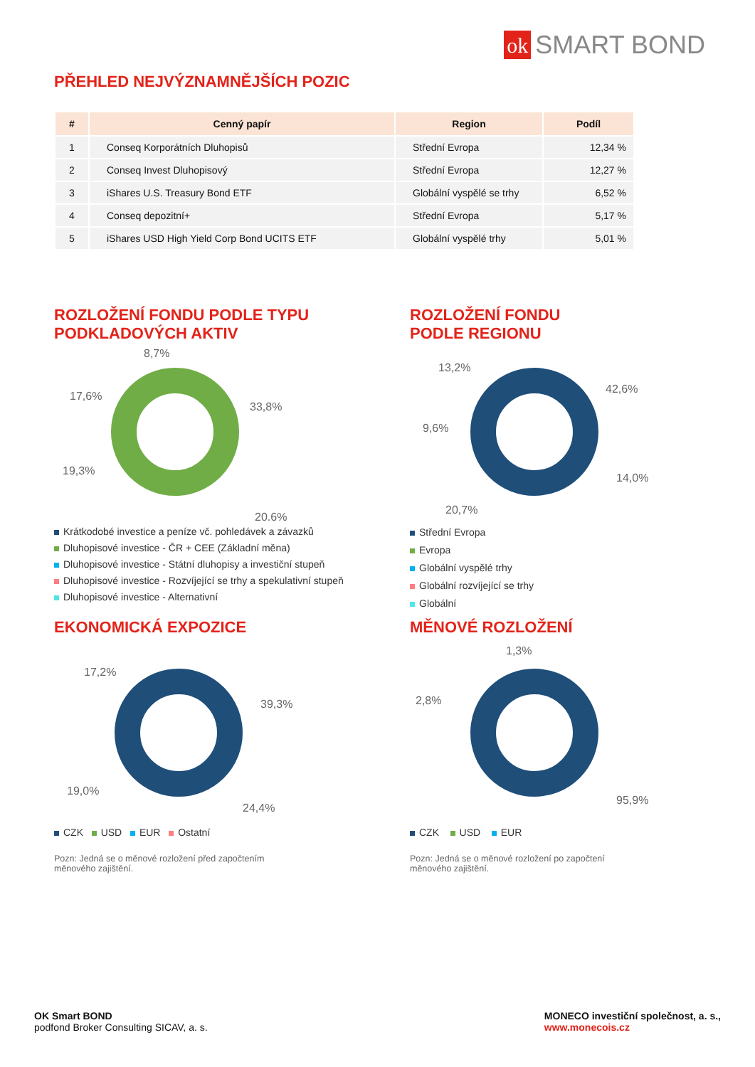ok SMART BOND
PŘEHLED NEJVÝZNAMNĚJŠÍCH POZIC
| # | Cenný papír | Region | Podíl |
| --- | --- | --- | --- |
| 1 | Conseq Korporátních Dluhopisů | Střední Evropa | 12,34 % |
| 2 | Conseq Invest Dluhopisový | Střední Evropa | 12,27 % |
| 3 | iShares U.S. Treasury Bond ETF | Globální vyspělé se trhy | 6,52 % |
| 4 | Conseq depozitní+ | Střední Evropa | 5,17 % |
| 5 | iShares USD High Yield Corp Bond UCITS ETF | Globální vyspělé trhy | 5,01 % |
ROZLOŽENÍ FONDU PODLE TYPU
PODKLADOVÝCH AKTIV
8,7%
17,6%
33,8%
19,3%
20,6%
Krátkodobé investice a peníze vč. pohledávek a závazků
Dluhopisové investice - ČR + CEE (Základní měna)
Dluhopisové investice - Státní dluhopisy a investiční stupeň
Dluhopisové investice - Rozvíjející se trhy a spekulativní stupeň
Dluhopisové investice - Alternativní
ROZLOŽENÍ FONDU
PODLE REGIONU
13,2%
42,6%
9,6%
14,0%
20,7%
Střední Evropa
Evropa
Globální vyspělé trhy
Globální rozvíjející se trhy
Globální
EKONOMICKÁ EXPOZICE
17,2%
39,3%
19,0%
24,4%
CZK USD EUR Ostatní
Pozn: Jedná se o měnové rozložení před započtením
měnového zajištění.
MĚNOVÉ ROZLOŽENÍ
1,3%
2,8%
95,9%
CZK USD EUR
Pozn: Jedná se o měnové rozložení po započtení
měnového zajištění.
OK Smart BOND
podfond Broker Consulting SICAV, a. s.
MONECO investiční společnost, a. s.,
www.monecois.cz